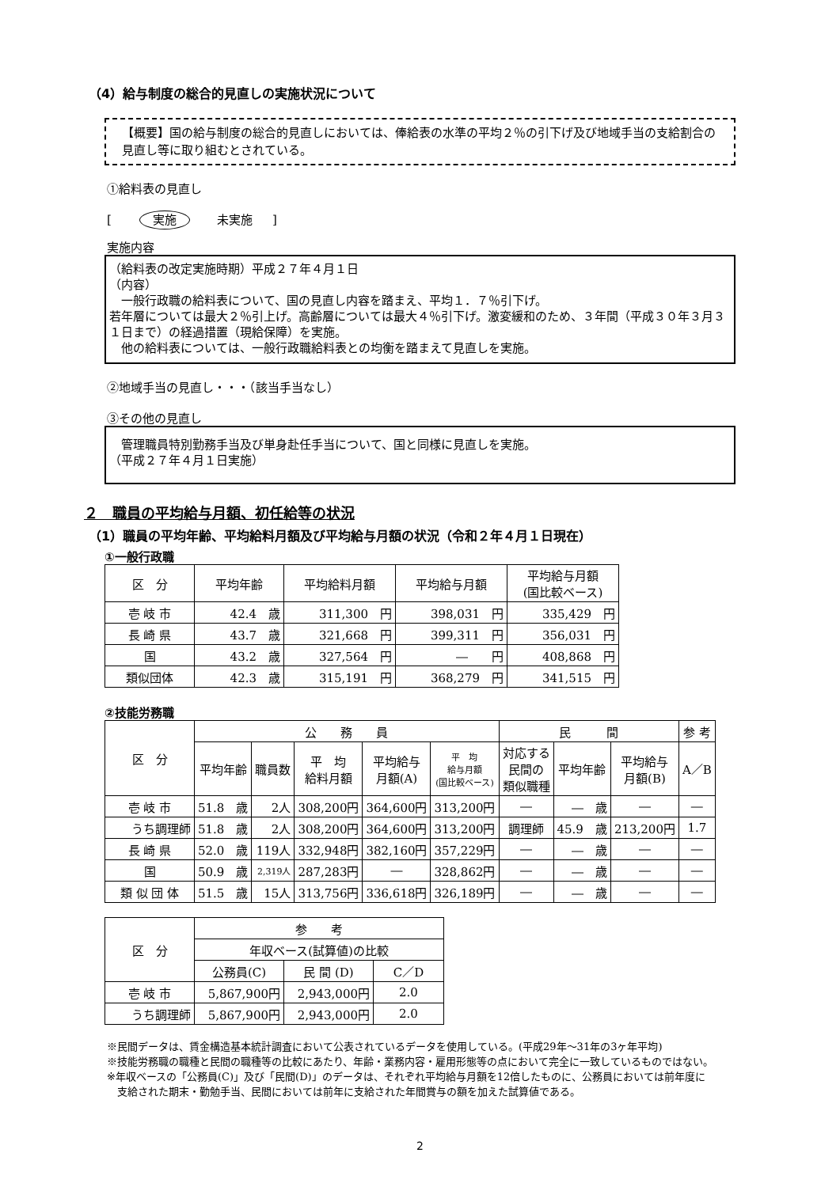（4）給与制度の総合的見直しの実施状況について
【概要】国の給与制度の総合的見直しにおいては、俸給表の水準の平均２％の引下げ及び地域手当の支給割合の見直し等に取り組むとされている。
①給料表の見直し
[ 実施 未実施 　 ]
実施内容
（給料表の改定実施時期）平成２７年４月１日
（内容）
　一般行政職の給料表について、国の見直し内容を踏まえ、平均１．７％引下げ。
若年層については最大２％引上げ。高齢層については最大４％引下げ。激変緩和のため、３年間（平成３０年３月３１日まで）の経過措置（現給保障）を実施。
　他の給料表については、一般行政職給料表との均衡を踏まえて見直しを実施。
②地域手当の見直し・・・（該当手当なし）
③その他の見直し
　管理職員特別勤務手当及び単身赴任手当について、国と同様に見直しを実施。
（平成２７年４月１日実施）
２　職員の平均給与月額、初任給等の状況
（1）職員の平均年齢、平均給料月額及び平均給与月額の状況（令和２年４月１日現在）
①一般行政職
| 区 分 | 平均年齢 | 平均給料月額 | 平均給与月額 | 平均給与月額 (国比較ベース) |
| --- | --- | --- | --- | --- |
| 壱 岐 市 | 42.4 歳 | 311,300 円 | 398,031 円 | 335,429 円 |
| 長 崎 県 | 43.7 歳 | 321,668 円 | 399,311 円 | 356,031 円 |
| 国 | 43.2 歳 | 327,564 円 | ― 円 | 408,868 円 |
| 類似団体 | 42.3 歳 | 315,191 円 | 368,279 円 | 341,515 円 |
②技能労務職
| 区 分 | 公 務 員 | | | | | 民 間 | | | 参 考 |
| --- | --- | --- | --- | --- | --- | --- | --- | --- | --- |
| | 平均年齢 | 職員数 | 平 均 給料月額 | 平均給与 月額(A) | 平 均 給与月額 (国比較ベース) | 対応する 民間の 類似職種 | 平均年齢 | 平均給与 月額(B) | A／B |
| 壱 岐 市 | 51.8 歳 | 2人 | 308,200円 | 364,600円 | 313,200円 | ― | ― 歳 | ― | ― |
| うち調理師 | 51.8 歳 | 2人 | 308,200円 | 364,600円 | 313,200円 | 調理師 | 45.9 歳 | 213,200円 | 1.7 |
| 長 崎 県 | 52.0 歳 | 119人 | 332,948円 | 382,160円 | 357,229円 | ― | ― 歳 | ― | ― |
| 国 | 50.9 歳 | 2,319人 | 287,283円 | ― | 328,862円 | ― | ― 歳 | ― | ― |
| 類 似 団 体 | 51.5 歳 | 15人 | 313,756円 | 336,618円 | 326,189円 | ― | ― 歳 | ― | ― |
| 区 分 | 参 考 | | |
| --- | --- | --- | --- |
| | 年収ベース(試算値)の比較 | | |
| | 公務員(C) | 民 間 (D) | C／D |
| 壱 岐 市 | 5,867,900円 | 2,943,000円 | 2.0 |
| うち調理師 | 5,867,900円 | 2,943,000円 | 2.0 |
※民間データは、賃金構造基本統計調査において公表されているデータを使用している。(平成29年～31年の3ヶ年平均)
※技能労務職の職種と民間の職種等の比較にあたり、年齢・業務内容・雇用形態等の点において完全に一致しているものではない。
※年収ベースの「公務員(C)」及び「民間(D)」のデータは、それぞれ平均給与月額を12倍したものに、公務員においては前年度に
　支給された期末・勤勉手当、民間においては前年に支給された年間賞与の額を加えた試算値である。
2